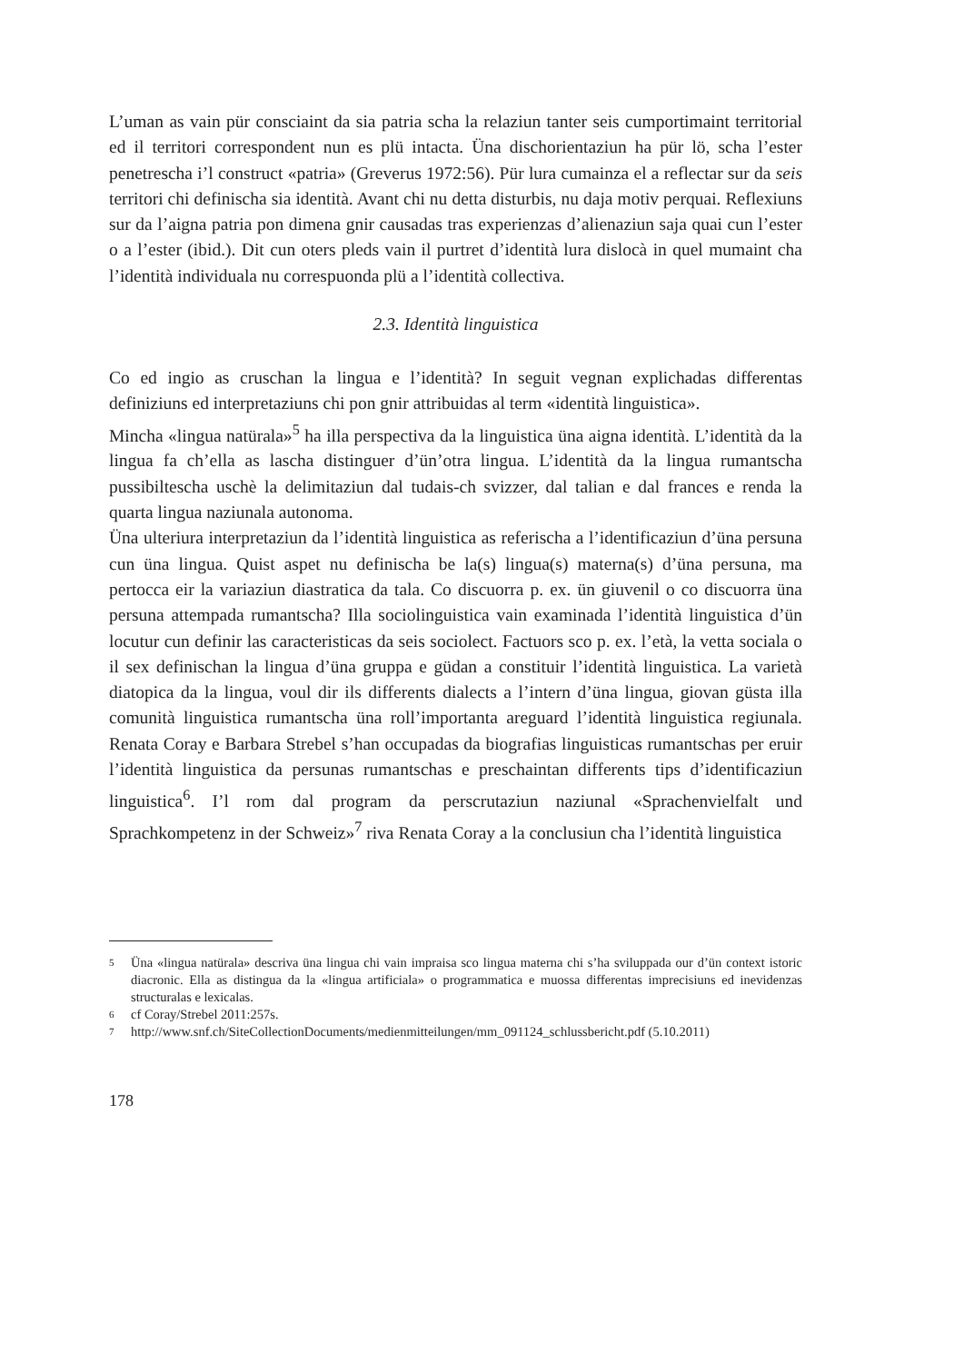L’uman as vain pür consciaint da sia patria scha la relaziun tanter seis cumportimaint territorial ed il territori correspondent nun es plü intacta. Üna dischorientaziun ha pür lö, scha l’ester penetrescha i’l construct «patria» (Greverus 1972:56). Pür lura cumainza el a reflectar sur da seis territori chi definischa sia identità. Avant chi nu detta disturbis, nu daja motiv perquai. Reflexiuns sur da l’aigna patria pon dimena gnir causadas tras experienzas d’alienaziun saja quai cun l’ester o a l’ester (ibid.). Dit cun oters pleds vain il purtret d’identità lura dislocà in quel mumaint cha l’identità individuala nu correspuonda plü a l’identità collectiva.
2.3. Identità linguistica
Co ed ingio as cruschan la lingua e l’identità? In seguit vegnan explichadas differentas definiziuns ed interpretaziuns chi pon gnir attribuidas al term «identità linguistica».
Mincha «lingua natürala»<sup>5</sup> ha illa perspectiva da la linguistica üna aigna identità. L’identità da la lingua fa ch’ella as lascha distinguer d’ün’otra lingua. L’identità da la lingua rumantscha pussibiltescha uschè la delimitaziun dal tudais-ch svizzer, dal talian e dal frances e renda la quarta lingua naziunala autonoma.
Üna ulteriura interpretaziun da l’identità linguistica as referischa a l’identificaziun d’üna persuna cun üna lingua. Quist aspet nu definischa be la(s) lingua(s) materna(s) d’üna persuna, ma pertocca eir la variaziun diastratica da tala. Co discuorra p. ex. ün giuvenil o co discuorra üna persuna attempada rumantscha? Illa sociolinguistica vain examinada l’identità linguistica d’ün locutur cun definir las caracteristicas da seis sociolect. Factuors sco p. ex. l’età, la vetta sociala o il sex definischan la lingua d’üna gruppa e güdan a constituir l’identità linguistica. La varietà diatopica da la lingua, voul dir ils differents dialects a l’intern d’üna lingua, giovan güsta illa comunità linguistica rumantscha üna roll’importanta areguard l’identità linguistica regiunala. Renata Coray e Barbara Strebel s’han occupadas da biografias linguisticas rumantschas per eruir l’identità linguistica da persunas rumantschas e preschaintan differents tips d’identificaziun linguistica<sup>6</sup>. I’l rom dal program da perscrutaziun naziunal «Sprachenvielfalt und Sprachkompetenz in der Schweiz»<sup>7</sup> riva Renata Coray a la conclusiun cha l’identità linguistica
5 Üna «lingua natürala» descriva üna lingua chi vain impraisa sco lingua materna chi s’ha sviluppada our d’ün context istoric diacronic. Ella as distingua da la «lingua artificiala» o programmatica e muossa differentas imprecisiuns ed inevidenzas structuralas e lexicalas.
6 cf Coray/Strebel 2011:257s.
7 http://www.snf.ch/SiteCollectionDocuments/medienmitteilungen/mm_091124_schlussbericht.pdf (5.10.2011)
178